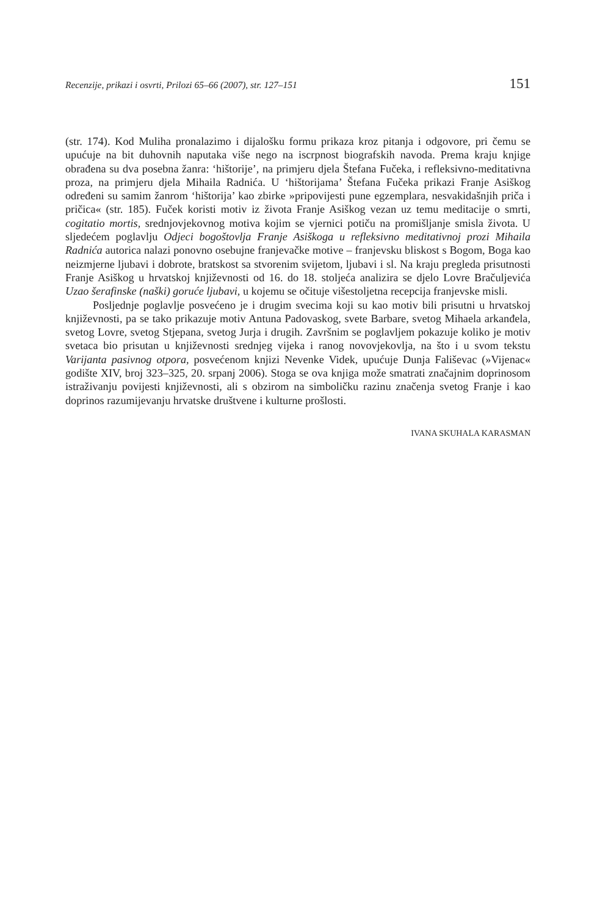Recenzije, prikazi i osvrti, Prilozi 65–66 (2007), str. 127–151 151
(str. 174). Kod Muliha pronalazimo i dijalošku formu prikaza kroz pitanja i odgovo­re, pri čemu se upućuje na bit duhovnih naputaka više nego na iscrpnost biografskih navoda. Prema kraju knjige obrađena su dva posebna žanra: ‘hištorije’, na primjeru djela Štefana Fučeka, i refleksivno-meditativna proza, na primjeru djela Mihaila Radnića. U ‘hištorijama’ Štefana Fučeka prikazi Franje Asiškog određeni su samim žanrom ‘hištorija’ kao zbirke »pripovijesti pune egzemplara, nesvakidašnjih priča i pričica« (str. 185). Fuček koristi motiv iz života Franje Asiškog vezan uz temu me­ditacije o smrti, cogitatio mortis, srednjovjekovnog motiva kojim se vjernici potiču na promišljanje smisla života. U sljedećem poglavlju Odjeci bogoštovlja Franje Asiškoga u refleksivno meditativnoj prozi Mihaila Radnića autorica nalazi ponovno osebujne franjevačke motive – franjevsku bliskost s Bogom, Boga kao neizmjerne ljubavi i dobrote, bratskost sa stvorenim svijetom, ljubavi i sl. Na kraju pregleda prisutnosti Franje Asiškog u hrvatskoj književnosti od 16. do 18. stoljeća analizira se djelo Lovre Bračuljevića Uzao šerafinske (naški) goruće ljubavi, u kojemu se očituje višestoljetna recepcija franjevske misli.
Posljednje poglavlje posvećeno je i drugim svecima koji su kao motiv bili pri­sutni u hrvatskoj književnosti, pa se tako prikazuje motiv Antuna Padovaskog, svete Barbare, svetog Mihaela arkanđela, svetog Lovre, svetog Stjepana, svetog Jurja i drugih. Završnim se poglavljem pokazuje koliko je motiv svetaca bio prisutan u književnosti srednjeg vijeka i ranog novovjekovlja, na što i u svom tekstu Varijan­ta pasivnog otpora, posvećenom knjizi Nevenke Videk, upućuje Dunja Fališevac (»Vijenac« godište XIV, broj 323–325, 20. srpanj 2006). Stoga se ova knjiga može smatrati značajnim doprinosom istraživanju povijesti književnosti, ali s obzirom na simboličku razinu značenja svetog Franje i kao doprinos razumijevanju hrvatske društvene i kulturne prošlosti.
IVANA SKUHALA KARASMAN